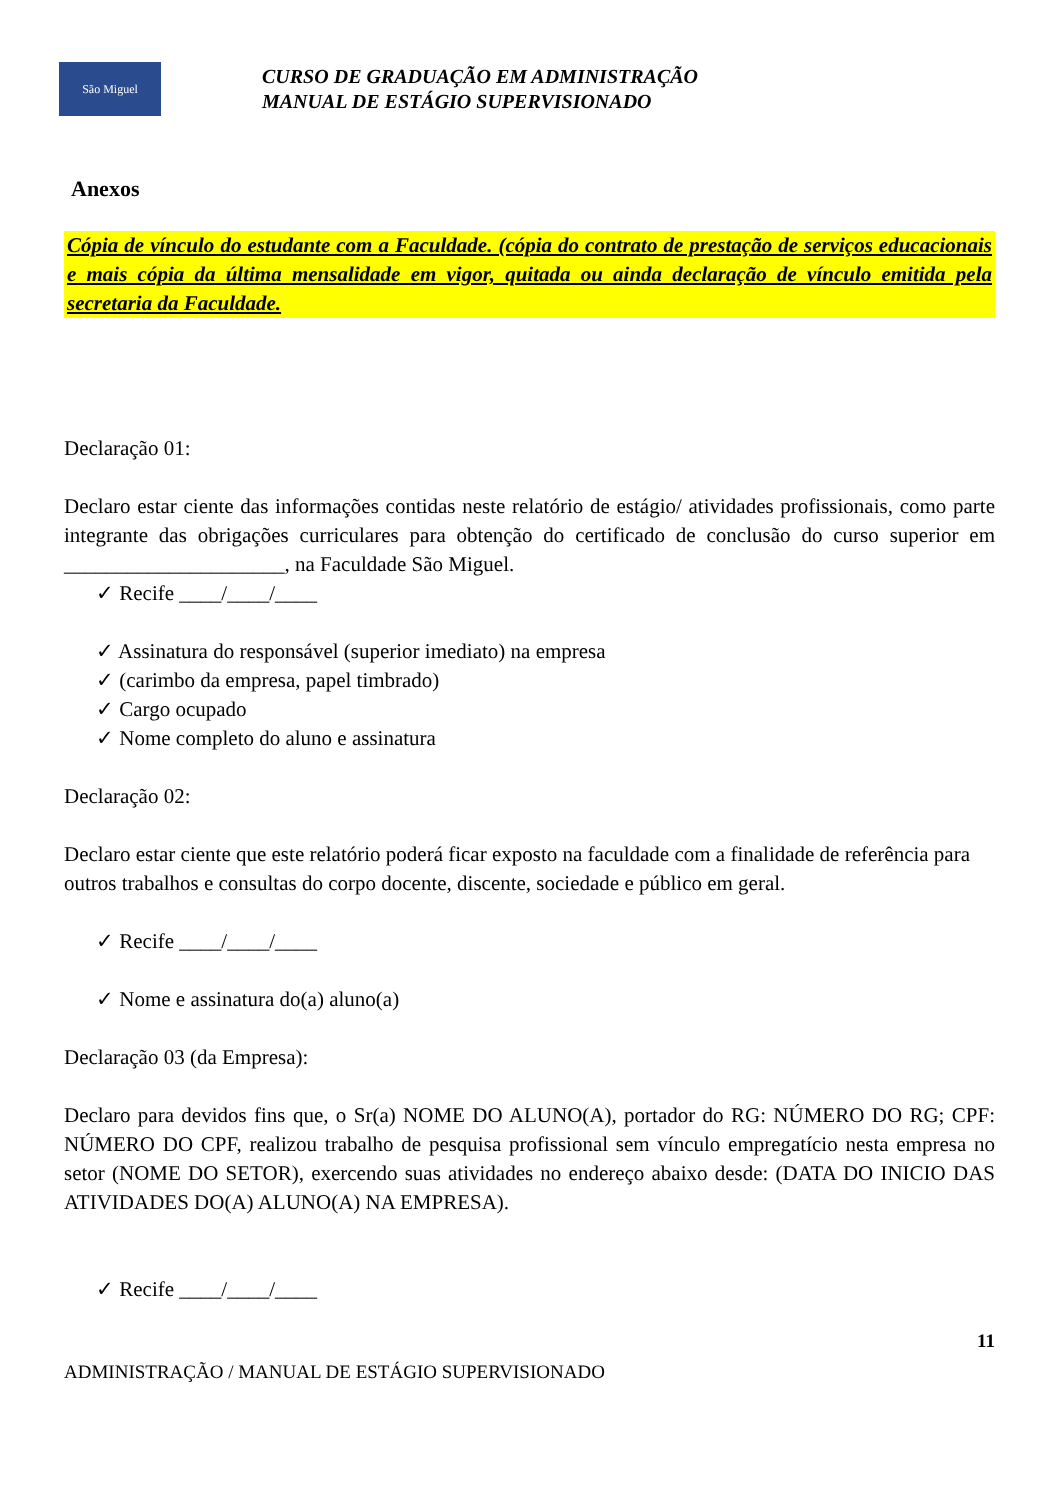São Miguel
CURSO DE GRADUAÇÃO EM ADMINISTRAÇÃO
MANUAL DE ESTÁGIO SUPERVISIONADO
Anexos
Cópia de vínculo do estudante com a Faculdade. (cópia do contrato de prestação de serviços educacionais e mais cópia da última mensalidade em vigor, quitada ou ainda declaração de vínculo emitida pela secretaria da Faculdade.
Declaração 01:
Declaro estar ciente das informações contidas neste relatório de estágio/ atividades profissionais, como parte integrante das obrigações curriculares para obtenção do certificado de conclusão do curso superior em _____________________, na Faculdade São Miguel.
✓ Recife ____/____/____
✓ Assinatura do responsável (superior imediato) na empresa
✓ (carimbo da empresa, papel timbrado)
✓ Cargo ocupado
✓ Nome completo do aluno e assinatura
Declaração 02:
Declaro estar ciente que este relatório poderá ficar exposto na faculdade com a finalidade de referência para outros trabalhos e consultas do corpo docente, discente, sociedade e público em geral.
✓ Recife ____/____/____
✓ Nome e assinatura do(a) aluno(a)
Declaração 03 (da Empresa):
Declaro para devidos fins que, o Sr(a) NOME DO ALUNO(A), portador do RG: NÚMERO DO RG; CPF: NÚMERO DO CPF, realizou trabalho de pesquisa profissional sem vínculo empregatício nesta empresa no setor (NOME DO SETOR), exercendo suas atividades no endereço abaixo desde: (DATA DO INICIO DAS ATIVIDADES DO(A) ALUNO(A) NA EMPRESA).
✓ Recife ____/____/____
11
ADMINISTRAÇÃO / MANUAL DE ESTÁGIO SUPERVISIONADO